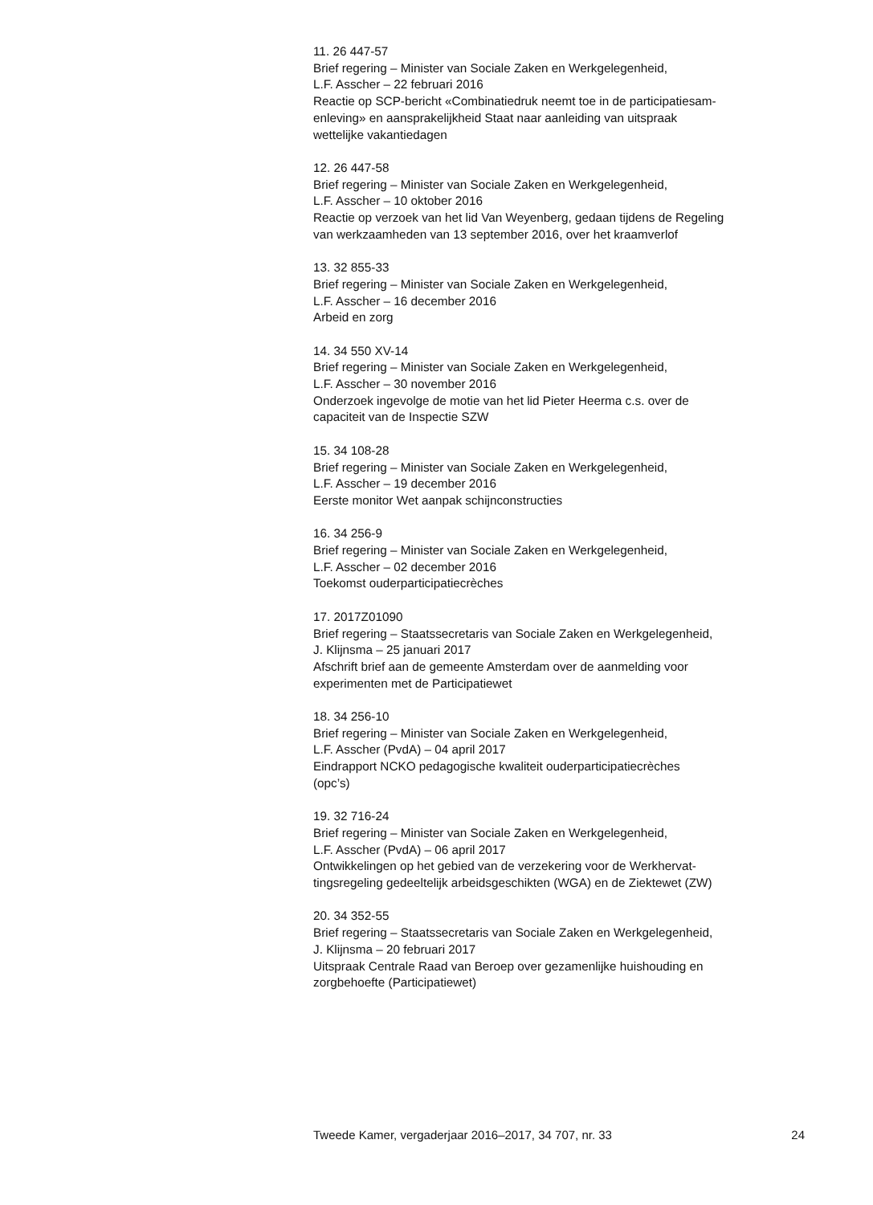11. 26 447-57
Brief regering – Minister van Sociale Zaken en Werkgelegenheid,
L.F. Asscher – 22 februari 2016
Reactie op SCP-bericht «Combinatiedruk neemt toe in de participatiesam-
enleving» en aansprakelijkheid Staat naar aanleiding van uitspraak
wettelijke vakantiedagen
12. 26 447-58
Brief regering – Minister van Sociale Zaken en Werkgelegenheid,
L.F. Asscher – 10 oktober 2016
Reactie op verzoek van het lid Van Weyenberg, gedaan tijdens de Regeling
van werkzaamheden van 13 september 2016, over het kraamverlof
13. 32 855-33
Brief regering – Minister van Sociale Zaken en Werkgelegenheid,
L.F. Asscher – 16 december 2016
Arbeid en zorg
14. 34 550 XV-14
Brief regering – Minister van Sociale Zaken en Werkgelegenheid,
L.F. Asscher – 30 november 2016
Onderzoek ingevolge de motie van het lid Pieter Heerma c.s. over de
capaciteit van de Inspectie SZW
15. 34 108-28
Brief regering – Minister van Sociale Zaken en Werkgelegenheid,
L.F. Asscher – 19 december 2016
Eerste monitor Wet aanpak schijnconstructies
16. 34 256-9
Brief regering – Minister van Sociale Zaken en Werkgelegenheid,
L.F. Asscher – 02 december 2016
Toekomst ouderparticipatiecrèches
17. 2017Z01090
Brief regering – Staatssecretaris van Sociale Zaken en Werkgelegenheid,
J. Klijnsma – 25 januari 2017
Afschrift brief aan de gemeente Amsterdam over de aanmelding voor
experimenten met de Participatiewet
18. 34 256-10
Brief regering – Minister van Sociale Zaken en Werkgelegenheid,
L.F. Asscher (PvdA) – 04 april 2017
Eindrapport NCKO pedagogische kwaliteit ouderparticipatiecrèches
(opc’s)
19. 32 716-24
Brief regering – Minister van Sociale Zaken en Werkgelegenheid,
L.F. Asscher (PvdA) – 06 april 2017
Ontwikkelingen op het gebied van de verzekering voor de Werkhervat-
tingsregeling gedeeltelijk arbeidsgeschikten (WGA) en de Ziektewet (ZW)
20. 34 352-55
Brief regering – Staatssecretaris van Sociale Zaken en Werkgelegenheid,
J. Klijnsma – 20 februari 2017
Uitspraak Centrale Raad van Beroep over gezamenlijke huishouding en
zorgbehoefte (Participatiewet)
Tweede Kamer, vergaderjaar 2016–2017, 34 707, nr. 33 24